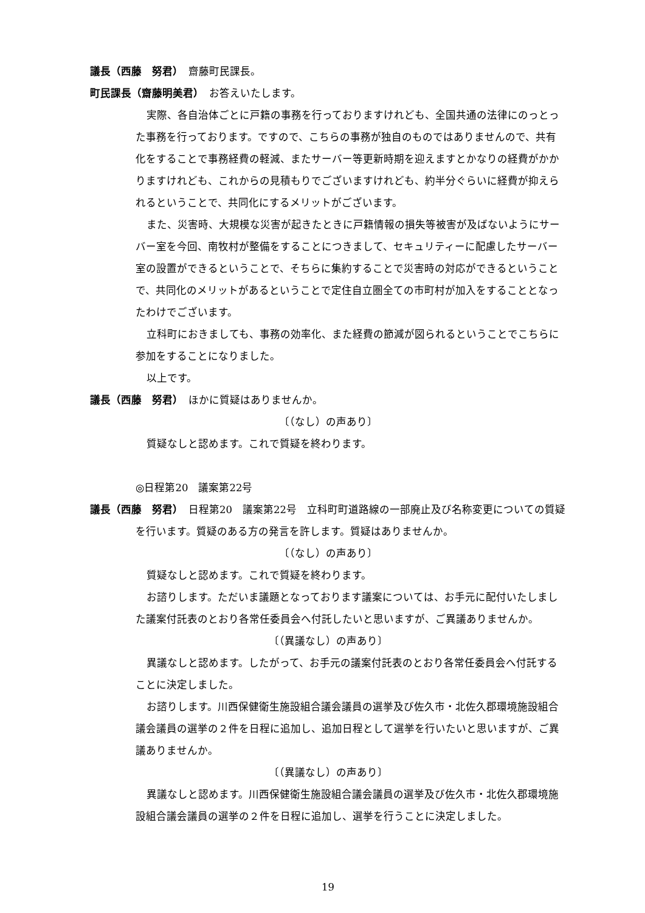議長（西藤　努君）　齋藤町民課長。
町民課長（齋藤明美君）　お答えいたします。
実際、各自治体ごとに戸籍の事務を行っておりますけれども、全国共通の法律にのっとった事務を行っております。ですので、こちらの事務が独自のものではありませんので、共有化をすることで事務経費の軽減、またサーバー等更新時期を迎えますとかなりの経費がかかりますけれども、これからの見積もりでございますけれども、約半分ぐらいに経費が抑えられるということで、共同化にするメリットがございます。
また、災害時、大規模な災害が起きたときに戸籍情報の損失等被害が及ばないようにサーバー室を今回、南牧村が整備をすることにつきまして、セキュリティーに配慮したサーバー室の設置ができるということで、そちらに集約することで災害時の対応ができるということで、共同化のメリットがあるということで定住自立圏全ての市町村が加入をすることとなったわけでございます。
立科町におきましても、事務の効率化、また経費の節減が図られるということでこちらに参加をすることになりました。
以上です。
議長（西藤　努君）　ほかに質疑はありませんか。
〔（なし）の声あり〕
質疑なしと認めます。これで質疑を終わります。
◎日程第20　議案第22号
議長（西藤　努君）　日程第20　議案第22号　立科町町道路線の一部廃止及び名称変更についての質疑を行います。質疑のある方の発言を許します。質疑はありませんか。
〔（なし）の声あり〕
質疑なしと認めます。これで質疑を終わります。
お諮りします。ただいま議題となっております議案については、お手元に配付いたしました議案付託表のとおり各常任委員会へ付託したいと思いますが、ご異議ありませんか。
〔（異議なし）の声あり〕
異議なしと認めます。したがって、お手元の議案付託表のとおり各常任委員会へ付託することに決定しました。
お諮りします。川西保健衛生施設組合議会議員の選挙及び佐久市・北佐久郡環境施設組合議会議員の選挙の２件を日程に追加し、追加日程として選挙を行いたいと思いますが、ご異議ありませんか。
〔（異議なし）の声あり〕
異議なしと認めます。川西保健衛生施設組合議会議員の選挙及び佐久市・北佐久郡環境施設組合議会議員の選挙の２件を日程に追加し、選挙を行うことに決定しました。
19